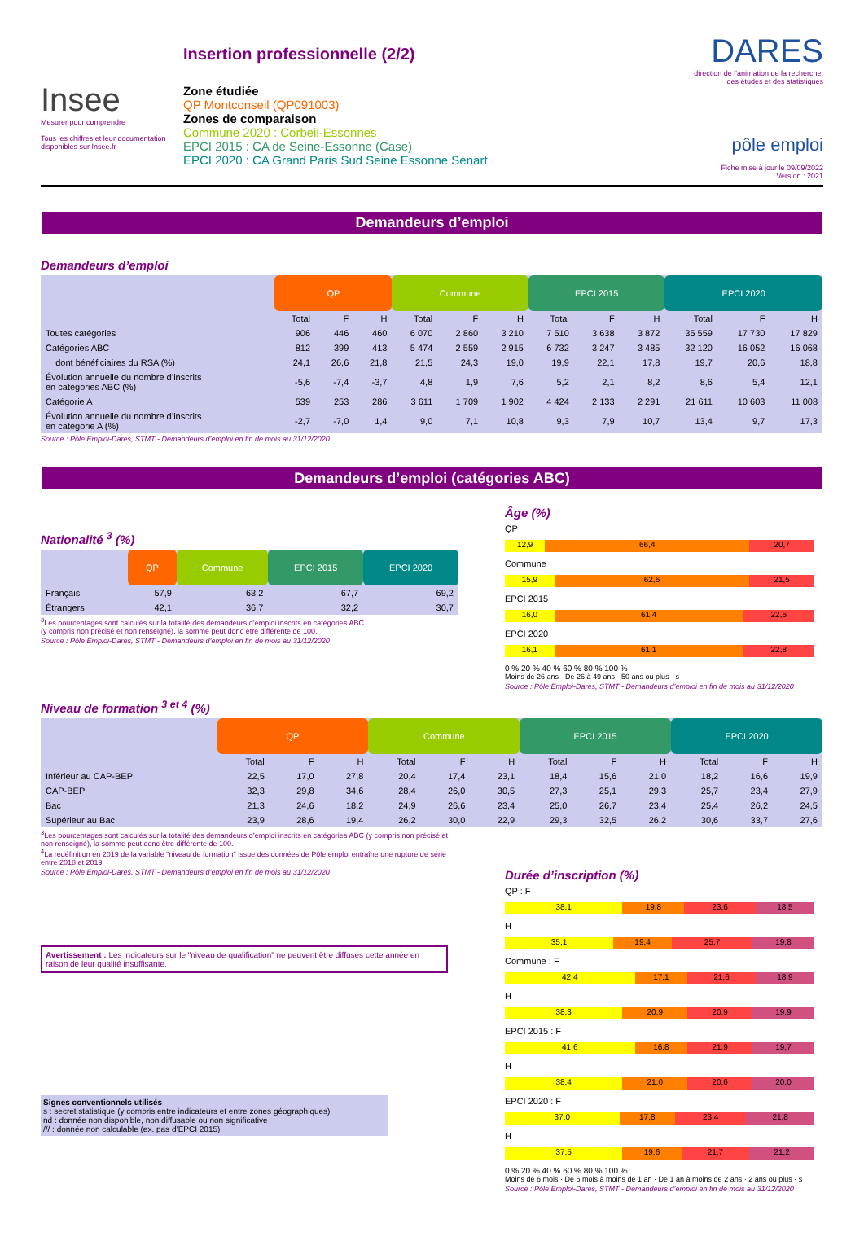Insee
Mesurer pour comprendre
Tous les chiffres et leur documentation disponibles sur Insee.fr
Insertion professionnelle (2/2)
Zone étudiée
QP Montconseil (QP091003)
Zones de comparaison
Commune 2020 : Corbeil-Essonnes
EPCI 2015 : CA de Seine-Essonne (Case)
EPCI 2020 : CA Grand Paris Sud Seine Essonne Sénart
DARES
direction de l'animation de la recherche, des études et des statistiques
pôle emploi
Fiche mise à jour le 09/09/2022
Version : 2021
Demandeurs d’emploi
Demandeurs d’emploi
| | QP | | | Commune | | | EPCI 2015 | | | EPCI 2020 | | |
| | Total | F | H | Total | F | H | Total | F | H | Total | F | H |
| Toutes catégories | 906 | 446 | 460 | 6 070 | 2 860 | 3 210 | 7 510 | 3 638 | 3 872 | 35 559 | 17 730 | 17 829 |
| Catégories ABC | 812 | 399 | 413 | 5 474 | 2 559 | 2 915 | 6 732 | 3 247 | 3 485 | 32 120 | 16 052 | 16 068 |
| dont bénéficiaires du RSA (%) | 24,1 | 26,6 | 21,8 | 21,5 | 24,3 | 19,0 | 19,9 | 22,1 | 17,8 | 19,7 | 20,6 | 18,8 |
| Évolution annuelle du nombre d’inscrits en catégories ABC (%) | -5,6 | -7,4 | -3,7 | 4,8 | 1,9 | 7,6 | 5,2 | 2,1 | 8,2 | 8,6 | 5,4 | 12,1 |
| Catégorie A | 539 | 253 | 286 | 3 611 | 1 709 | 1 902 | 4 424 | 2 133 | 2 291 | 21 611 | 10 603 | 11 008 |
| Évolution annuelle du nombre d’inscrits en catégorie A (%) | -2,7 | -7,0 | 1,4 | 9,0 | 7,1 | 10,8 | 9,3 | 7,9 | 10,7 | 13,4 | 9,7 | 17,3 |
Source : Pôle Emploi-Dares, STMT - Demandeurs d’emploi en fin de mois au 31/12/2020
Demandeurs d’emploi (catégories ABC)
Nationalité <sup>3</sup> (%)
| | QP | Commune | EPCI 2015 | EPCI 2020 |
| Français | 57,9 | 63,2 | 67,7 | 69,2 |
| Étrangers | 42,1 | 36,7 | 32,2 | 30,7 |
<sup>3</sup> Les pourcentages sont calculés sur la totalité des demandeurs d’emploi inscrits en catégories ABC
(y compris non précisé et non renseigné), la somme peut donc être différente de 100.
Source : Pôle Emploi-Dares, STMT - Demandeurs d’emploi en fin de mois au 31/12/2020
Âge (%)
QP
12,9 66,4 20,7
Commune
15,9 62,6 21,5
EPCI 2015
16,0 61,4 22,6
EPCI 2020
16,1 61,1 22,8
0 % 20 % 40 % 60 % 80 % 100 %
Moins de 26 ans · De 26 à 49 ans · 50 ans ou plus · s
Source : Pôle Emploi-Dares, STMT - Demandeurs d’emploi en fin de mois au 31/12/2020
Niveau de formation <sup>3 et 4</sup> (%)
| | QP | | | Commune | | | EPCI 2015 | | | EPCI 2020 | | |
| | Total | F | H | Total | F | H | Total | F | H | Total | F | H |
| Inférieur au CAP-BEP | 22,5 | 17,0 | 27,8 | 20,4 | 17,4 | 23,1 | 18,4 | 15,6 | 21,0 | 18,2 | 16,6 | 19,9 |
| CAP-BEP | 32,3 | 29,8 | 34,6 | 28,4 | 26,0 | 30,5 | 27,3 | 25,1 | 29,3 | 25,7 | 23,4 | 27,9 |
| Bac | 21,3 | 24,6 | 18,2 | 24,9 | 26,6 | 23,4 | 25,0 | 26,7 | 23,4 | 25,4 | 26,2 | 24,5 |
| Supérieur au Bac | 23,9 | 28,6 | 19,4 | 26,2 | 30,0 | 22,9 | 29,3 | 32,5 | 26,2 | 30,6 | 33,7 | 27,6 |
<sup>3</sup> Les pourcentages sont calculés sur la totalité des demandeurs d’emploi inscrits en catégories ABC (y compris non précisé et non renseigné), la somme peut donc être différente de 100.
<sup>4</sup> La redéfinition en 2019 de la variable "niveau de formation" issue des données de Pôle emploi entraîne une rupture de série entre 2018 et 2019
Source : Pôle Emploi-Dares, STMT - Demandeurs d’emploi en fin de mois au 31/12/2020
Avertissement : Les indicateurs sur le "niveau de qualification" ne peuvent être diffusés cette année en raison de leur qualité insuffisante.
Signes conventionnels utilisés
s : secret statistique (y compris entre indicateurs et entre zones géographiques)
nd : donnée non disponible, non diffusable ou non significative
/// : donnée non calculable (ex. pas d’EPCI 2015)
Durée d’inscription (%)
QP : F
38,1 19,8 23,6 18,5
H
35,1 19,4 25,7 19,8
Commune : F
42,4 17,1 21,6 18,9
H
38,3 20,9 20,9 19,9
EPCI 2015 : F
41,6 16,8 21,9 19,7
H
38,4 21,0 20,6 20,0
EPCI 2020 : F
37,0 17,8 23,4 21,8
H
37,5 19,6 21,7 21,2
0 % 20 % 40 % 60 % 80 % 100 %
Moins de 6 mois · De 6 mois à moins de 1 an · De 1 an à moins de 2 ans · 2 ans ou plus · s
Source : Pôle Emploi-Dares, STMT - Demandeurs d’emploi en fin de mois au 31/12/2020